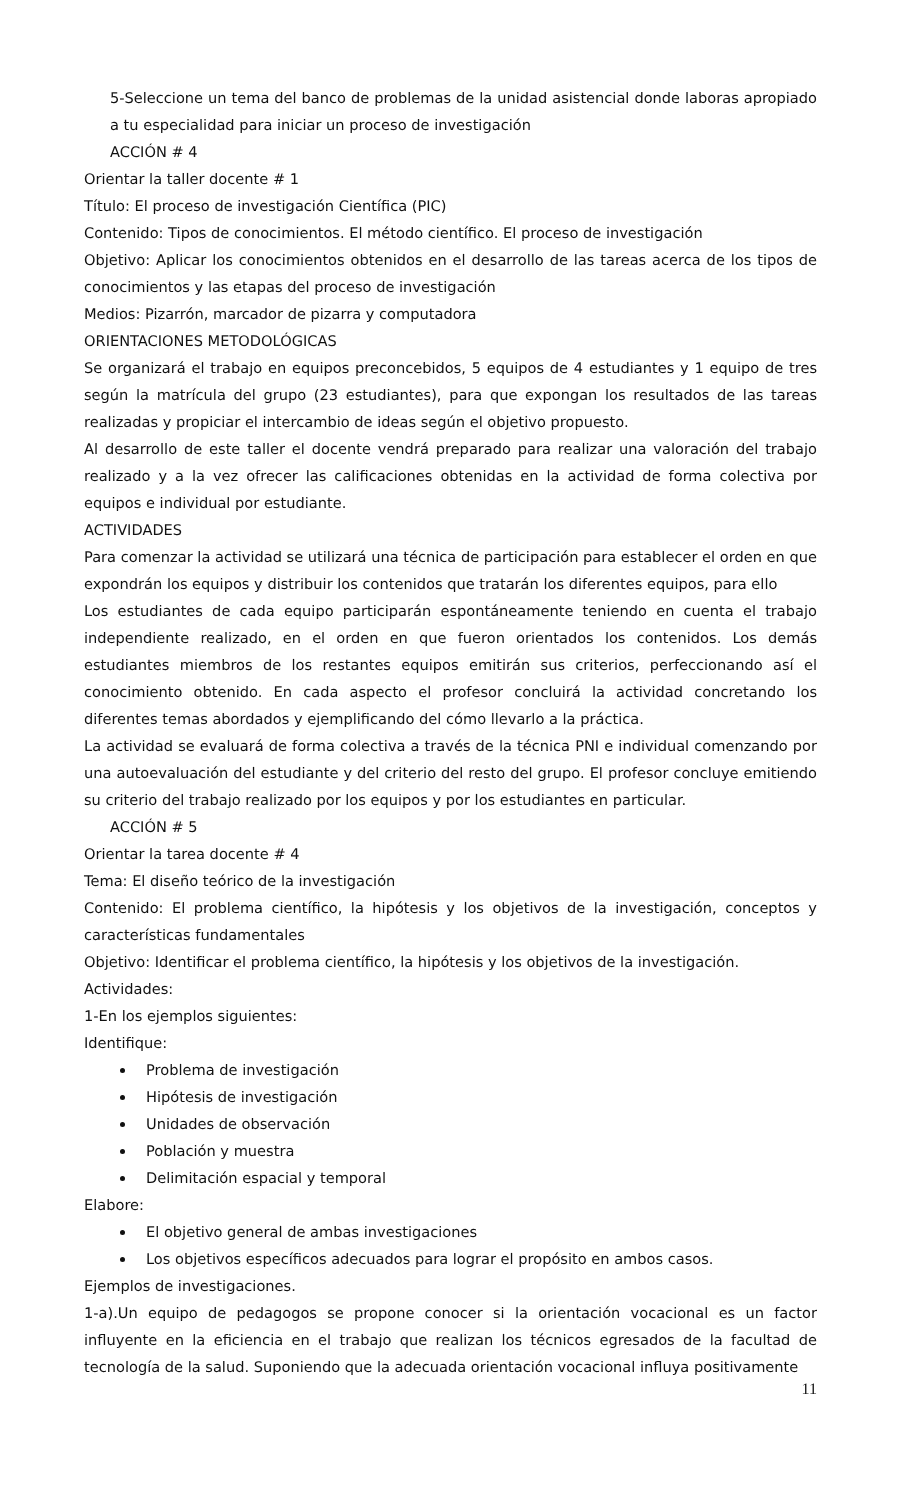5-Seleccione un tema del banco de problemas de la unidad asistencial donde laboras apropiado a tu especialidad para iniciar un proceso de investigación
ACCIÓN # 4
Orientar la taller docente # 1
Título: El proceso de investigación Científica (PIC)
Contenido: Tipos de conocimientos. El método científico. El proceso de investigación
Objetivo: Aplicar los conocimientos obtenidos en el desarrollo de las tareas acerca de los tipos de conocimientos y las etapas del proceso de investigación
Medios: Pizarrón, marcador de pizarra y computadora
ORIENTACIONES METODOLÓGICAS
Se organizará el trabajo en equipos preconcebidos, 5 equipos de 4 estudiantes y 1 equipo de tres según la matrícula del grupo (23 estudiantes), para que expongan los resultados de las tareas realizadas y propiciar el intercambio de ideas según el objetivo propuesto.
Al desarrollo de este taller el docente vendrá preparado para realizar una valoración del trabajo realizado y a la vez ofrecer las calificaciones obtenidas en la actividad de forma colectiva por equipos e individual por estudiante.
ACTIVIDADES
Para comenzar la actividad se utilizará una técnica de participación para establecer el orden en que expondrán los equipos y distribuir los contenidos que tratarán los diferentes equipos, para ello
Los estudiantes de cada equipo participarán espontáneamente teniendo en cuenta el trabajo independiente realizado, en el orden en que fueron orientados los contenidos. Los demás estudiantes miembros de los restantes equipos emitirán sus criterios, perfeccionando así el conocimiento obtenido. En cada aspecto el profesor concluirá la actividad concretando los diferentes temas abordados y ejemplificando del cómo llevarlo a la práctica.
La actividad se evaluará de forma colectiva a través de la técnica PNI e individual comenzando por una autoevaluación del estudiante y del criterio del resto del grupo. El profesor concluye emitiendo su criterio del trabajo realizado por los equipos y por los estudiantes en particular.
ACCIÓN # 5
Orientar la tarea docente # 4
Tema: El diseño teórico de la investigación
Contenido: El problema científico, la hipótesis y los objetivos de la investigación, conceptos y características fundamentales
Objetivo: Identificar el problema científico, la hipótesis y los objetivos de la investigación.
Actividades:
1-En los ejemplos siguientes:
Identifique:
Problema de investigación
Hipótesis de investigación
Unidades de observación
Población y muestra
Delimitación espacial y temporal
Elabore:
El objetivo general de ambas investigaciones
Los objetivos específicos adecuados para lograr el propósito en ambos casos.
Ejemplos de investigaciones.
1-a).Un equipo de pedagogos se propone conocer si la orientación vocacional es un factor influyente en la eficiencia en el trabajo que realizan los técnicos egresados de la facultad de tecnología de la salud. Suponiendo que la adecuada orientación vocacional influya positivamente
11